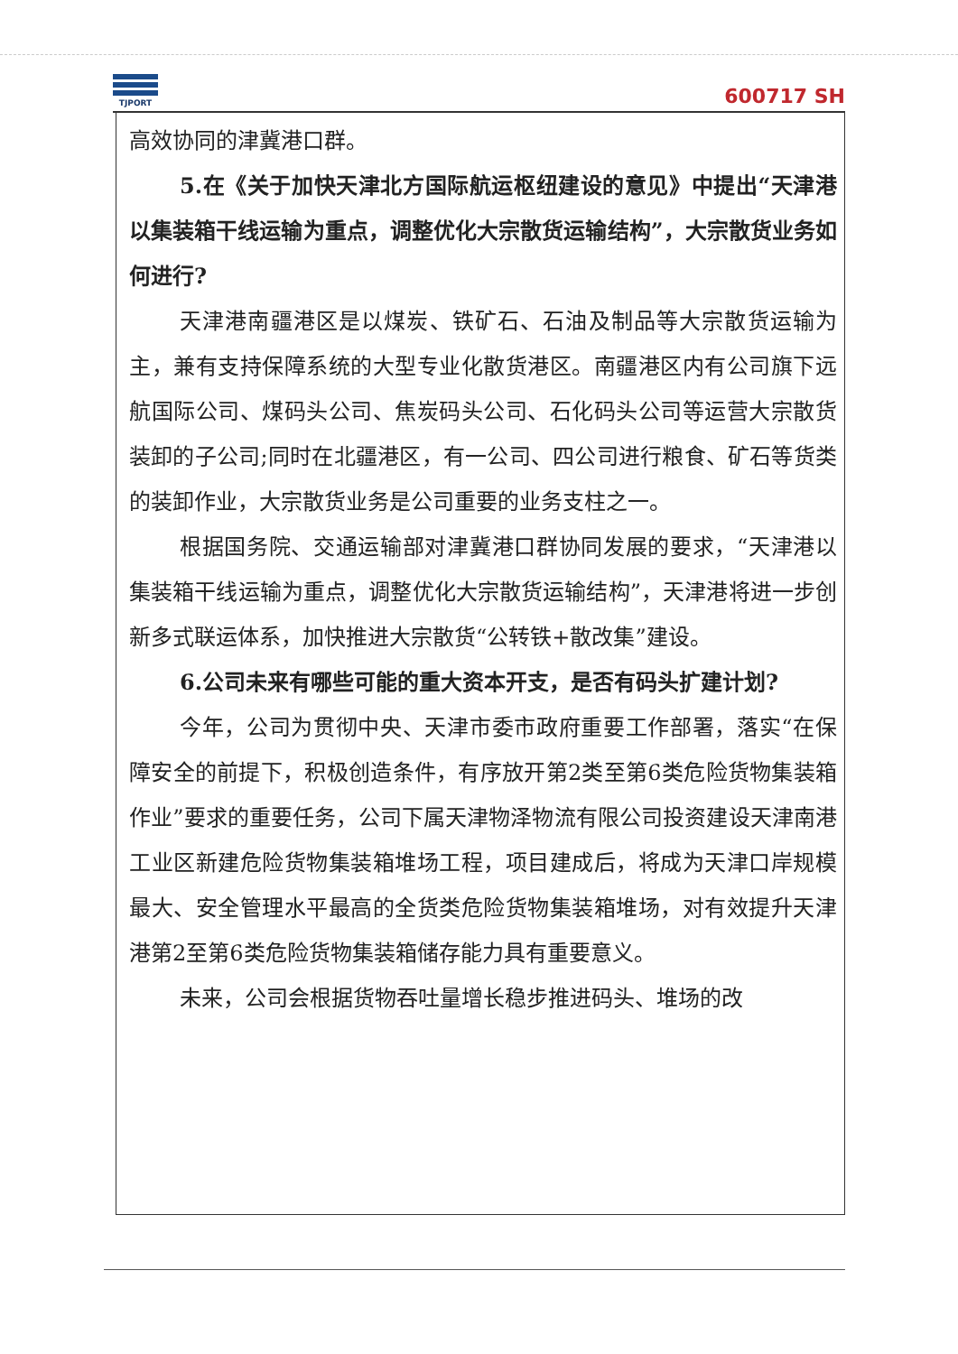TJPORT
600717 SH
高效协同的津冀港口群。
5.在《关于加快天津北方国际航运枢纽建设的意见》中提出“天津港以集装箱干线运输为重点，调整优化大宗散货运输结构”，大宗散货业务如何进行?
天津港南疆港区是以煤炭、铁矿石、石油及制品等大宗散货运输为主，兼有支持保障系统的大型专业化散货港区。南疆港区内有公司旗下远航国际公司、煤码头公司、焦炭码头公司、石化码头公司等运营大宗散货装卸的子公司;同时在北疆港区，有一公司、四公司进行粮食、矿石等货类的装卸作业，大宗散货业务是公司重要的业务支柱之一。
根据国务院、交通运输部对津冀港口群协同发展的要求，“天津港以集装箱干线运输为重点，调整优化大宗散货运输结构”，天津港将进一步创新多式联运体系，加快推进大宗散货“公转铁+散改集”建设。
6.公司未来有哪些可能的重大资本开支，是否有码头扩建计划?
今年，公司为贯彻中央、天津市委市政府重要工作部署，落实“在保障安全的前提下，积极创造条件，有序放开第2类至第6类危险货物集装箱作业”要求的重要任务，公司下属天津物泽物流有限公司投资建设天津南港工业区新建危险货物集装箱堆场工程，项目建成后，将成为天津口岸规模最大、安全管理水平最高的全货类危险货物集装箱堆场，对有效提升天津港第2至第6类危险货物集装箱储存能力具有重要意义。
未来，公司会根据货物吞吐量增长稳步推进码头、堆场的改